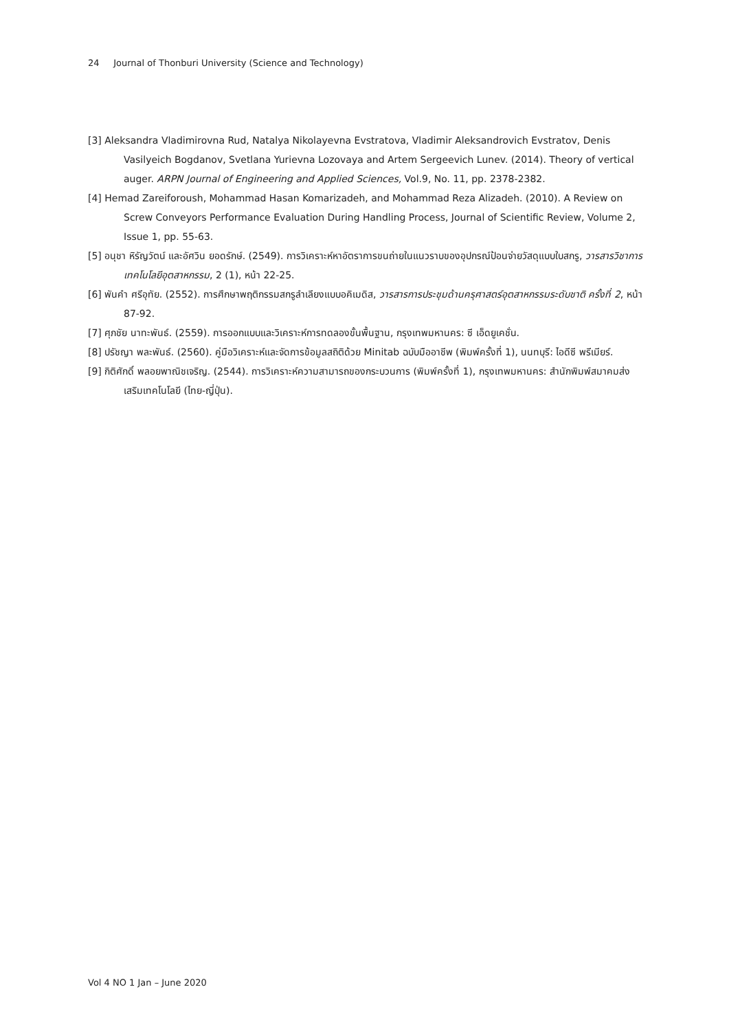24 Journal of Thonburi University (Science and Technology)
[3] Aleksandra Vladimirovna Rud, Natalya Nikolayevna Evstratova, Vladimir Aleksandrovich Evstratov, Denis Vasilyeich Bogdanov, Svetlana Yurievna Lozovaya and Artem Sergeevich Lunev. (2014). Theory of vertical auger. ARPN Journal of Engineering and Applied Sciences, Vol.9, No. 11, pp. 2378-2382.
[4] Hemad Zareiforoush, Mohammad Hasan Komarizadeh, and Mohammad Reza Alizadeh. (2010). A Review on Screw Conveyors Performance Evaluation During Handling Process, Journal of Scientific Review, Volume 2, Issue 1, pp. 55-63.
[5] อนุชา หิรัญวัตน์ และอัศวิน ยอดรักษ์. (2549). การวิเคราะห์หาอัตราการขนถ่ายในแนวราบของอุปกรณ์ป้อนจ่ายวัสดุแบบใบสกรู, วารสารวิชาการเทคโนโลยีอุตสาหกรรม, 2 (1), หน้า 22-25.
[6] พันคำ ศรีอุทัย. (2552). การศึกษาพฤติกรรมสกรูลำเลียงแบบอคิเมดิส, วารสารการประชุมด้านครุศาสตร์อุตสาหกรรมระดับชาติ ครั้งที่ 2, หน้า 87-92.
[7] ศุภชัย นาทะพันธ์. (2559). การออกแบบและวิเคราะห์การทดลองขั้นพื้นฐาน, กรุงเทพมหานคร: ซี เอ็ดยูเคชั่น.
[8] ปรัชญา พละพันธ์. (2560). คู่มือวิเคราะห์และจัดการข้อมูลสถิติด้วย Minitab ฉบับมืออาชีพ (พิมพ์ครั้งที่ 1), นนทบุรี: ไอดีซี พรีเมียร์.
[9] กิติศักดิ์ พลอยพาณิชเจริญ. (2544). การวิเคราะห์ความสามารถของกระบวนการ (พิมพ์ครั้งที่ 1), กรุงเทพมหานคร: สำนักพิมพ์สมาคมส่งเสริมเทคโนโลยี (ไทย-ญี่ปุ่น).
Vol 4 NO 1 Jan – June 2020